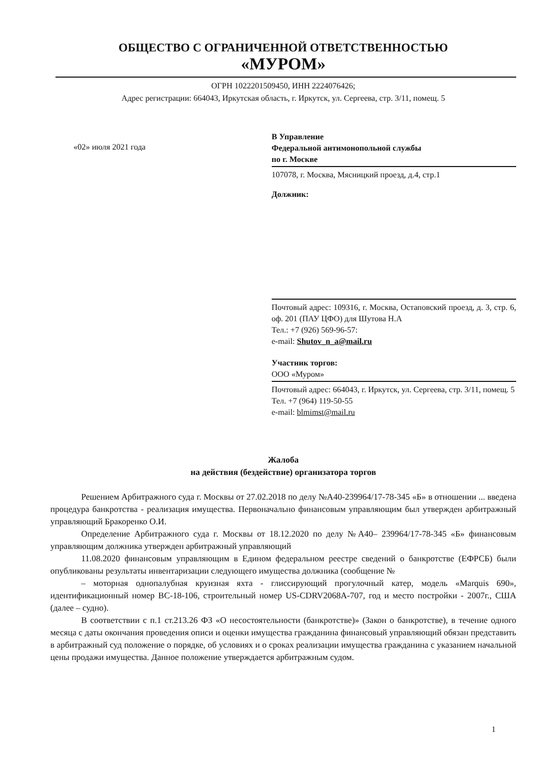ОБЩЕСТВО С ОГРАНИЧЕННОЙ ОТВЕТСТВЕННОСТЬЮ
«МУРОМ»
ОГРН 1022201509450, ИНН 2224076426;
Адрес регистрации: 664043, Иркутская область, г. Иркутск, ул. Сергеева, стр. 3/11, помещ. 5
«02» июля 2021 года
В Управление
Федеральной антимонопольной службы
по г. Москве
107078, г. Москва, Мясницкий проезд, д.4, стр.1
Должник:
Почтовый адрес: 109316, г. Москва, Остаповский проезд, д. 3, стр. 6, оф. 201 (ПАУ ЦФО) для Шутова Н.А
Тел.: +7 (926) 569-96-57:
e-mail: Shutov_n_a@mail.ru
Участник торгов:
ООО «Муром»
Почтовый адрес: 664043, г. Иркутск, ул. Сергеева, стр. 3/11, помещ. 5
Тел. +7 (964) 119-50-55
e-mail: blmimst@mail.ru
Жалоба
на действия (бездействие) организатора торгов
Решением Арбитражного суда г. Москвы от 27.02.2018 по делу №А40-239964/17-78-345 «Б» в отношении ... введена процедура банкротства - реализация имущества. Первоначально финансовым управляющим был утвержден арбитражный управляющий Бракоренко О.И.
Определение Арбитражного суда г. Москвы от 18.12.2020 по делу №А40– 239964/17-78-345 «Б» финансовым управляющим должника утвержден арбитражный управляющий
11.08.2020 финансовым управляющим в Едином федеральном реестре сведений о банкротстве (ЕФРСБ) были опубликованы результаты инвентаризации следующего имущества должника (сообщение №
– моторная однопалубная круизная яхта - глиссирующий прогулочный катер, модель «Marquis 690», идентификационный номер ВС-18-106, строительный номер US-CDRV2068A-707, год и место постройки - 2007г., США (далее – судно).
В соответствии с п.1 ст.213.26 ФЗ «О несостоятельности (банкротстве)» (Закон о банкротстве), в течение одного месяца с даты окончания проведения описи и оценки имущества гражданина финансовый управляющий обязан представить в арбитражный суд положение о порядке, об условиях и о сроках реализации имущества гражданина с указанием начальной цены продажи имущества. Данное положение утверждается арбитражным судом.
1